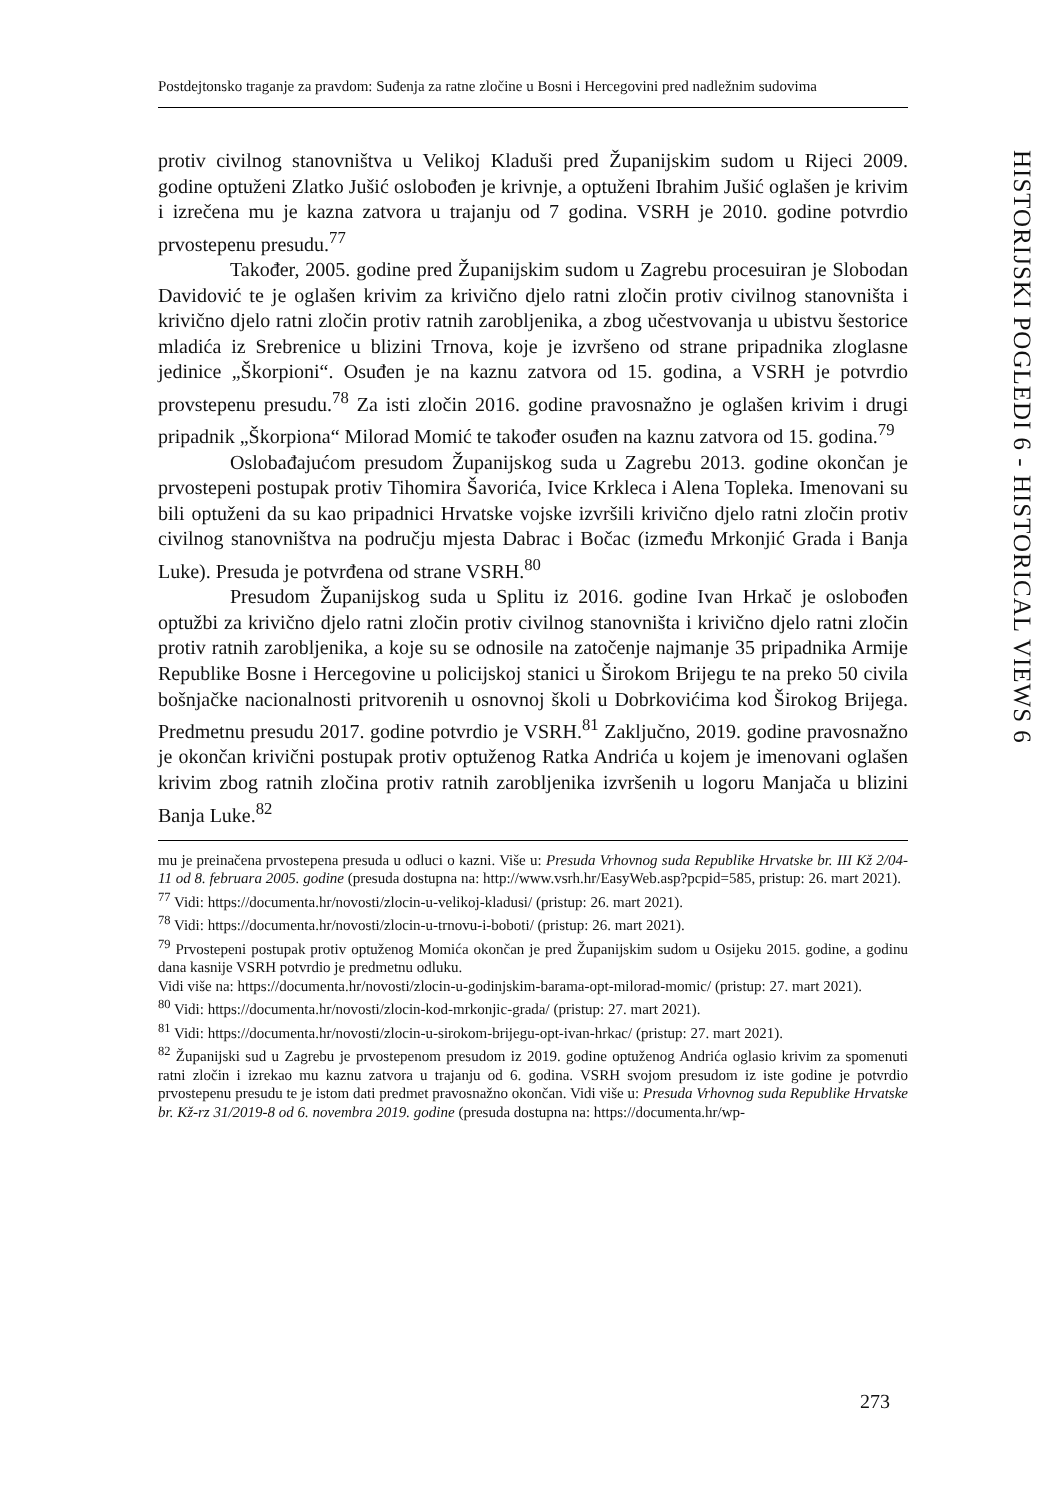Postdejtonsko traganje za pravdom: Suđenja za ratne zločine u Bosni i Hercegovini pred nadležnim sudovima
HISTORIJSKI POGLEDI 6 - HISTORICAL VIEWS 6
protiv civilnog stanovništva u Velikoj Kladuši pred Županijskim sudom u Rijeci 2009. godine optuženi Zlatko Jušić oslobođen je krivnje, a optuženi Ibrahim Jušić oglašen je krivim i izrečena mu je kazna zatvora u trajanju od 7 godina. VSRH je 2010. godine potvrdio prvostepenu presudu.<sup>77</sup>
Također, 2005. godine pred Županijskim sudom u Zagrebu procesuiran je Slobodan Davidović te je oglašen krivim za krivično djelo ratni zločin protiv civilnog stanovništa i krivično djelo ratni zločin protiv ratnih zarobljenika, a zbog učestvovanja u ubistvu šestorice mladića iz Srebrenice u blizini Trnova, koje je izvršeno od strane pripadnika zloglasne jedinice „Škorpioni“. Osuđen je na kaznu zatvora od 15. godina, a VSRH je potvrdio provstepenu presudu.<sup>78</sup> Za isti zločin 2016. godine pravosnažno je oglašen krivim i drugi pripadnik „Škorpiona“ Milorad Momić te također osuđen na kaznu zatvora od 15. godina.<sup>79</sup>
Oslobađajućom presudom Županijskog suda u Zagrebu 2013. godine okončan je prvostepeni postupak protiv Tihomira Šavorića, Ivice Krkleca i Alena Topleka. Imenovani su bili optuženi da su kao pripadnici Hrvatske vojske izvršili krivično djelo ratni zločin protiv civilnog stanovništva na području mjesta Dabrac i Bočac (između Mrkonjić Grada i Banja Luke). Presuda je potvrđena od strane VSRH.<sup>80</sup>
Presudom Županijskog suda u Splitu iz 2016. godine Ivan Hrkač je oslobođen optužbi za krivično djelo ratni zločin protiv civilnog stanovništa i krivično djelo ratni zločin protiv ratnih zarobljenika, a koje su se odnosile na zatočenje najmanje 35 pripadnika Armije Republike Bosne i Hercegovine u policijskoj stanici u Širokom Brijegu te na preko 50 civila bošnjačke nacionalnosti pritvorenih u osnovnoj školi u Dobrkovićima kod Širokog Brijega. Predmetnu presudu 2017. godine potvrdio je VSRH.<sup>81</sup> Zaključno, 2019. godine pravosnažno je okončan krivični postupak protiv optuženog Ratka Andrića u kojem je imenovani oglašen krivim zbog ratnih zločina protiv ratnih zarobljenika izvršenih u logoru Manjača u blizini Banja Luke.<sup>82</sup>
mu je preinačena prvostepena presuda u odluci o kazni. Više u: Presuda Vrhovnog suda Republike Hrvatske br. III Kž 2/04-11 od 8. februara 2005. godine (presuda dostupna na: http://www.vsrh.hr/EasyWeb.asp?pcpid=585, pristup: 26. mart 2021).
<sup>77</sup> Vidi: https://documenta.hr/novosti/zlocin-u-velikoj-kladusi/ (pristup: 26. mart 2021).
<sup>78</sup> Vidi: https://documenta.hr/novosti/zlocin-u-trnovu-i-boboti/ (pristup: 26. mart 2021).
<sup>79</sup> Prvostepeni postupak protiv optuženog Momića okončan je pred Županijskim sudom u Osijeku 2015. godine, a godinu dana kasnije VSRH potvrdio je predmetnu odluku.
Vidi više na: https://documenta.hr/novosti/zlocin-u-godinjskim-barama-opt-milorad-momic/ (pristup: 27. mart 2021).
<sup>80</sup> Vidi: https://documenta.hr/novosti/zlocin-kod-mrkonjic-grada/ (pristup: 27. mart 2021).
<sup>81</sup> Vidi: https://documenta.hr/novosti/zlocin-u-sirokom-brijegu-opt-ivan-hrkac/ (pristup: 27. mart 2021).
<sup>82</sup> Županijski sud u Zagrebu je prvostepenom presudom iz 2019. godine optuženog Andrića oglasio krivim za spomenuti ratni zločin i izrekao mu kaznu zatvora u trajanju od 6. godina. VSRH svojom presudom iz iste godine je potvrdio prvostepenu presudu te je istom dati predmet pravosnažno okončan. Vidi više u: Presuda Vrhovnog suda Republike Hrvatske br. Kž-rz 31/2019-8 od 6. novembra 2019. godine (presuda dostupna na: https://documenta.hr/wp-
273